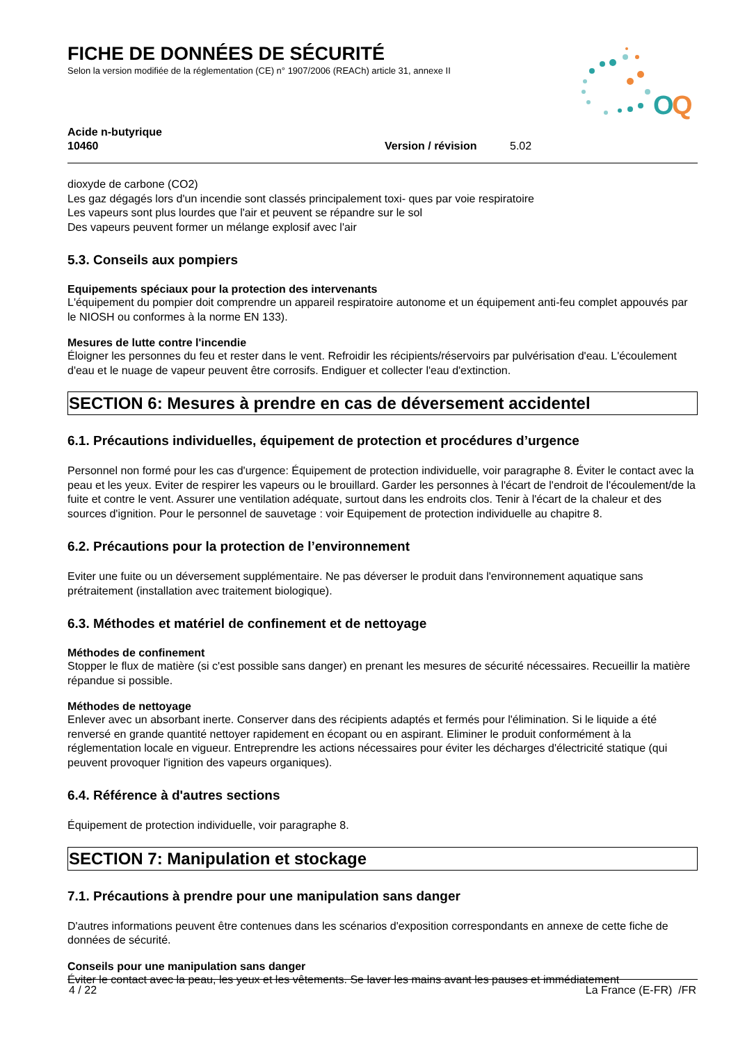O
Q
FICHE DE DONNÉES DE SÉCURITÉ
Selon la version modifiée de la réglementation (CE) n° 1907/2006 (REACh) article 31, annexe II
Acide n-butyrique
10460
Version / révision 5.02
dioxyde de carbone (CO2)
Les gaz dégagés lors d'un incendie sont classés principalement toxi- ques par voie respiratoire
Les vapeurs sont plus lourdes que l'air et peuvent se répandre sur le sol
Des vapeurs peuvent former un mélange explosif avec l'air
5.3. Conseils aux pompiers
Equipements spéciaux pour la protection des intervenants
L'équipement du pompier doit comprendre un appareil respiratoire autonome et un équipement anti-feu complet appouvés par le NIOSH ou conformes à la norme EN 133).
Mesures de lutte contre l'incendie
Éloigner les personnes du feu et rester dans le vent. Refroidir les récipients/réservoirs par pulvérisation d'eau. L'écoulement d'eau et le nuage de vapeur peuvent être corrosifs. Endiguer et collecter l'eau d'extinction.
SECTION 6: Mesures à prendre en cas de déversement accidentel
6.1. Précautions individuelles, équipement de protection et procédures d’urgence
Personnel non formé pour les cas d'urgence: Équipement de protection individuelle, voir paragraphe 8. Éviter le contact avec la peau et les yeux. Eviter de respirer les vapeurs ou le brouillard. Garder les personnes à l'écart de l'endroit de l'écoulement/de la fuite et contre le vent. Assurer une ventilation adéquate, surtout dans les endroits clos. Tenir à l'écart de la chaleur et des sources d'ignition. Pour le personnel de sauvetage : voir Equipement de protection individuelle au chapitre 8.
6.2. Précautions pour la protection de l’environnement
Eviter une fuite ou un déversement supplémentaire. Ne pas déverser le produit dans l'environnement aquatique sans prétraitement (installation avec traitement biologique).
6.3. Méthodes et matériel de confinement et de nettoyage
Méthodes de confinement
Stopper le flux de matière (si c'est possible sans danger) en prenant les mesures de sécurité nécessaires. Recueillir la matière répandue si possible.
Méthodes de nettoyage
Enlever avec un absorbant inerte. Conserver dans des récipients adaptés et fermés pour l'élimination. Si le liquide a été renversé en grande quantité nettoyer rapidement en écopant ou en aspirant. Eliminer le produit conformément à la réglementation locale en vigueur. Entreprendre les actions nécessaires pour éviter les décharges d'électricité statique (qui peuvent provoquer l'ignition des vapeurs organiques).
6.4. Référence à d'autres sections
Équipement de protection individuelle, voir paragraphe 8.
SECTION 7: Manipulation et stockage
7.1. Précautions à prendre pour une manipulation sans danger
D'autres informations peuvent être contenues dans les scénarios d'exposition correspondants en annexe de cette fiche de données de sécurité.
Conseils pour une manipulation sans danger
Éviter le contact avec la peau, les yeux et les vêtements. Se laver les mains avant les pauses et immédiatement
4 / 22 La France (E-FR) /FR